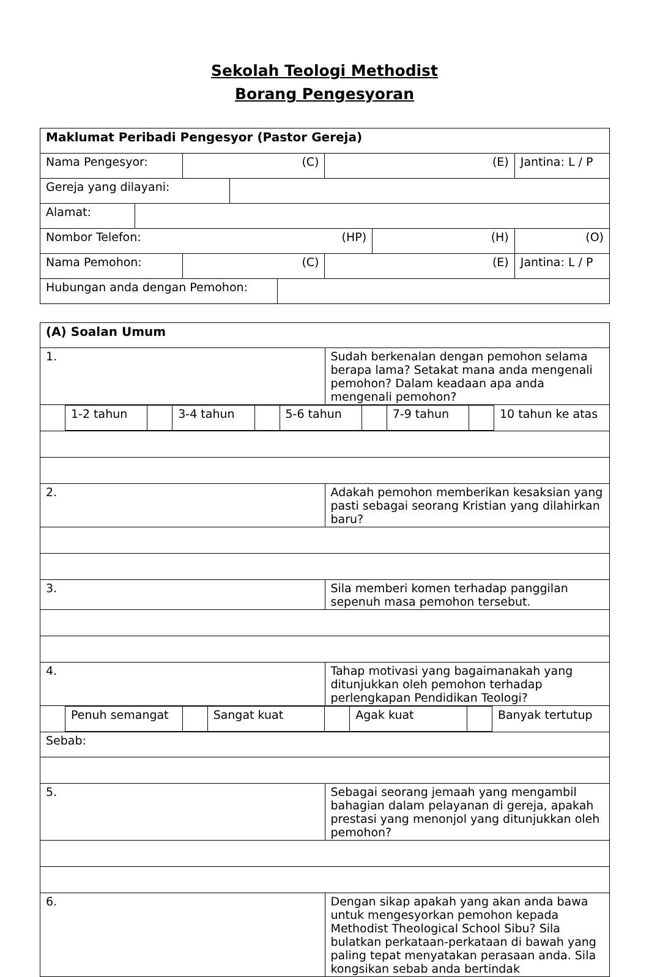Sekolah Teologi Methodist
Borang Pengesyoran
| Maklumat Peribadi Pengesyor (Pastor Gereja) | | | | | | | |
| --- | --- | --- | --- | --- | --- | --- | --- |
| Nama Pengesyor: | | (C) | | | (E) | | Jantina: L / P |
| Gereja yang dilayani: | | | | | | | |
| Alamat: | | | | | | | |
| Nombor Telefon: (HP) | | | | | | (H) | (O) |
| Nama Pemohon: | | (C) | | | (E) | | Jantina: L / P |
| Hubungan anda dengan Pemohon: | | | | | | | |
| (A) Soalan Umum | |
| --- | --- |
| 1. | Sudah berkenalan dengan pemohon selama berapa lama? Setakat mana anda mengenali pemohon? Dalam keadaan apa anda mengenali pemohon? |
| / / 1-2 tahun / / 3-4 tahun / / 5-6 tahun / / 7-9 tahun / / 10 tahun ke atas / | |
| 2. | Adakah pemohon memberikan kesaksian yang pasti sebagai seorang Kristian yang dilahirkan baru? |
| 3. | Sila memberi komen terhadap panggilan sepenuh masa pemohon tersebut. |
| 4. | Tahap motivasi yang bagaimanakah yang ditunjukkan oleh pemohon terhadap perlengkapan Pendidikan Teologi? |
| / / Penuh semangat / / Sangat kuat / / Agak kuat / / Banyak tertutup / | |
| Sebab: | |
| 5. | Sebagai seorang jemaah yang mengambil bahagian dalam pelayanan di gereja, apakah prestasi yang menonjol yang ditunjukkan oleh pemohon? |
| 6. | Dengan sikap apakah yang akan anda bawa untuk mengesyorkan pemohon kepada Methodist Theological School Sibu? Sila bulatkan perkataan-perkataan di bawah yang paling tepat menyatakan perasaan anda. Sila kongsikan sebab anda bertindak |